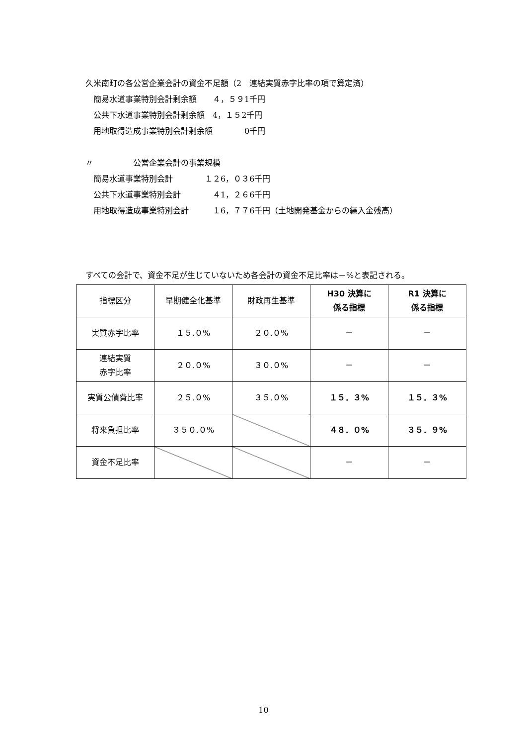久米南町の各公営企業会計の資金不足額（2　連結実質赤字比率の項で算定済）
　簡易水道事業特別会計剰余額　　４，５９1千円
　公共下水道事業特別会計剰余額　4，１５2千円
　用地取得造成事業特別会計剰余額　　　　0千円
〃　　　　　公営企業会計の事業規模
　簡易水道事業特別会計　　　　１２6，０３6千円
　公共下水道事業特別会計　　　　４1，２６6千円
　用地取得造成事業特別会計　　　１6，７７6千円（土地開発基金からの繰入金残高）
すべての会計で、資金不足が生じていないため各会計の資金不足比率は－%と表記される。
| 指標区分 | 早期健全化基準 | 財政再生基準 | H30 決算に 係る指標 | R1 決算に 係る指標 |
| --- | --- | --- | --- | --- |
| 実質赤字比率 | １５.０% | ２０.０% | － | － |
| 連結実質 赤字比率 | ２０.０% | ３０.０% | － | － |
| 実質公債費比率 | ２５.０% | ３５.０% | １５．３% | １５．３% |
| 将来負担比率 | ３５０.０% | | ４８．０% | ３５．９% |
| 資金不足比率 | | | － | － |
10